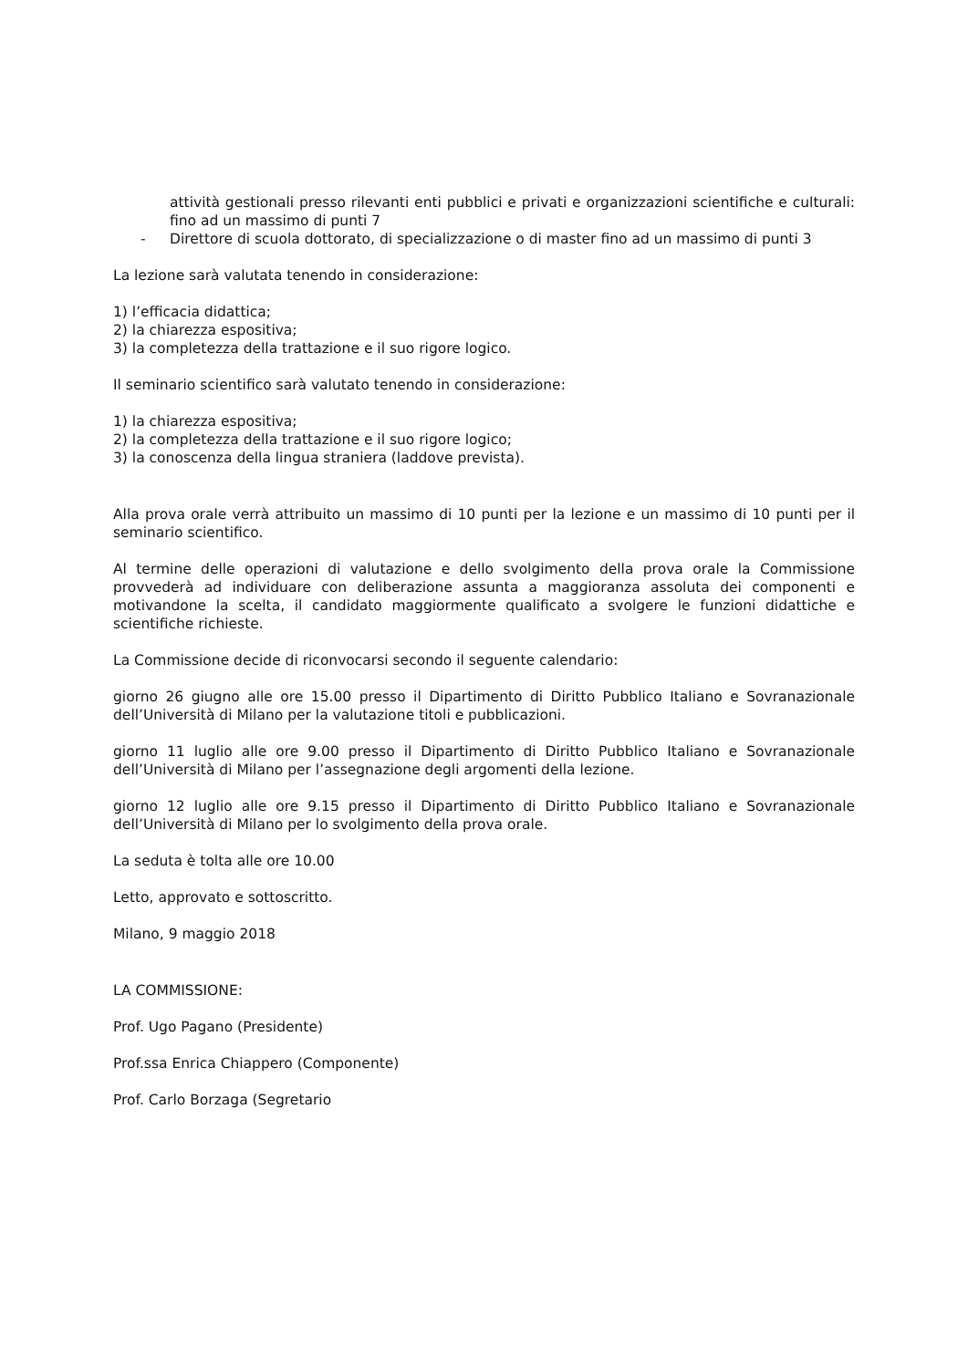attività gestionali presso rilevanti enti pubblici e privati e organizzazioni scientifiche e culturali: fino ad un massimo di punti 7
- Direttore di scuola dottorato, di specializzazione o di master fino ad un massimo di punti 3
La lezione sarà valutata tenendo in considerazione:
1) l’efficacia didattica;
2) la chiarezza espositiva;
3) la completezza della trattazione e il suo rigore logico.
Il seminario scientifico sarà valutato tenendo in considerazione:
1) la chiarezza espositiva;
2) la completezza della trattazione e il suo rigore logico;
3) la conoscenza della lingua straniera (laddove prevista).
Alla prova orale verrà attribuito un massimo di 10 punti per la lezione e un massimo di 10 punti per il seminario scientifico.
Al termine delle operazioni di valutazione e dello svolgimento della prova orale la Commissione provvederà ad individuare con deliberazione assunta a maggioranza assoluta dei componenti e motivandone la scelta, il candidato maggiormente qualificato a svolgere le funzioni didattiche e scientifiche richieste.
La Commissione decide di riconvocarsi secondo il seguente calendario:
giorno 26 giugno alle ore 15.00 presso il Dipartimento di Diritto Pubblico Italiano e Sovranazionale dell’Università di Milano per la valutazione titoli e pubblicazioni.
giorno 11 luglio alle ore 9.00 presso il Dipartimento di Diritto Pubblico Italiano e Sovranazionale dell’Università di Milano per l’assegnazione degli argomenti della lezione.
giorno 12 luglio alle ore 9.15 presso il Dipartimento di Diritto Pubblico Italiano e Sovranazionale dell’Università di Milano per lo svolgimento della prova orale.
La seduta è tolta alle ore 10.00
Letto, approvato e sottoscritto.
Milano, 9 maggio 2018
LA COMMISSIONE:
Prof. Ugo Pagano (Presidente)
Prof.ssa Enrica Chiappero (Componente)
Prof. Carlo Borzaga (Segretario